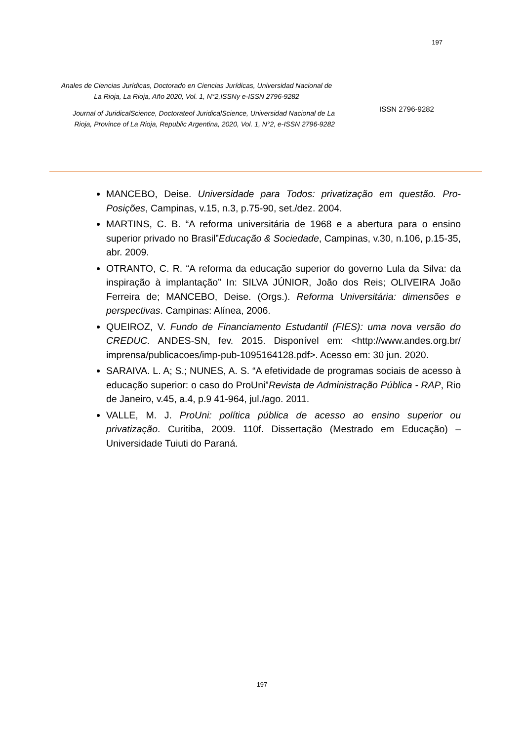197
Anales de Ciencias Jurídicas, Doctorado en Ciencias Jurídicas, Universidad Nacional de La Rioja, La Rioja, Año 2020, Vol. 1, N°2,ISSNy e-ISSN 2796-9282
Journal of JuridicalScience, Doctorateof JuridicalScience, Universidad Nacional de La Rioja, Province of La Rioja, Republic Argentina, 2020, Vol. 1, N°2, e-ISSN 2796-9282
ISSN 2796-9282
MANCEBO, Deise. Universidade para Todos: privatização em questão. Pro-Posições, Campinas, v.15, n.3, p.75-90, set./dez. 2004.
MARTINS, C. B. “A reforma universitária de 1968 e a abertura para o ensino superior privado no Brasil”Educação & Sociedade, Campinas, v.30, n.106, p.15-35, abr. 2009.
OTRANTO, C. R. “A reforma da educação superior do governo Lula da Silva: da inspiração à implantação” In: SILVA JÚNIOR, João dos Reis; OLIVEIRA João Ferreira de; MANCEBO, Deise. (Orgs.). Reforma Universitária: dimensões e perspectivas. Campinas: Alínea, 2006.
QUEIROZ, V. Fundo de Financiamento Estudantil (FIES): uma nova versão do CREDUC. ANDES-SN, fev. 2015. Disponível em: <http://www.andes.org.br/ imprensa/publicacoes/imp-pub-1095164128.pdf>. Acesso em: 30 jun. 2020.
SARAIVA. L. A; S.; NUNES, A. S. “A efetividade de programas sociais de acesso à educação superior: o caso do ProUni”Revista de Administração Pública - RAP, Rio de Janeiro, v.45, a.4, p.9 41-964, jul./ago. 2011.
VALLE, M. J. ProUni: política pública de acesso ao ensino superior ou privatização. Curitiba, 2009. 110f. Dissertação (Mestrado em Educação) – Universidade Tuiuti do Paraná.
197